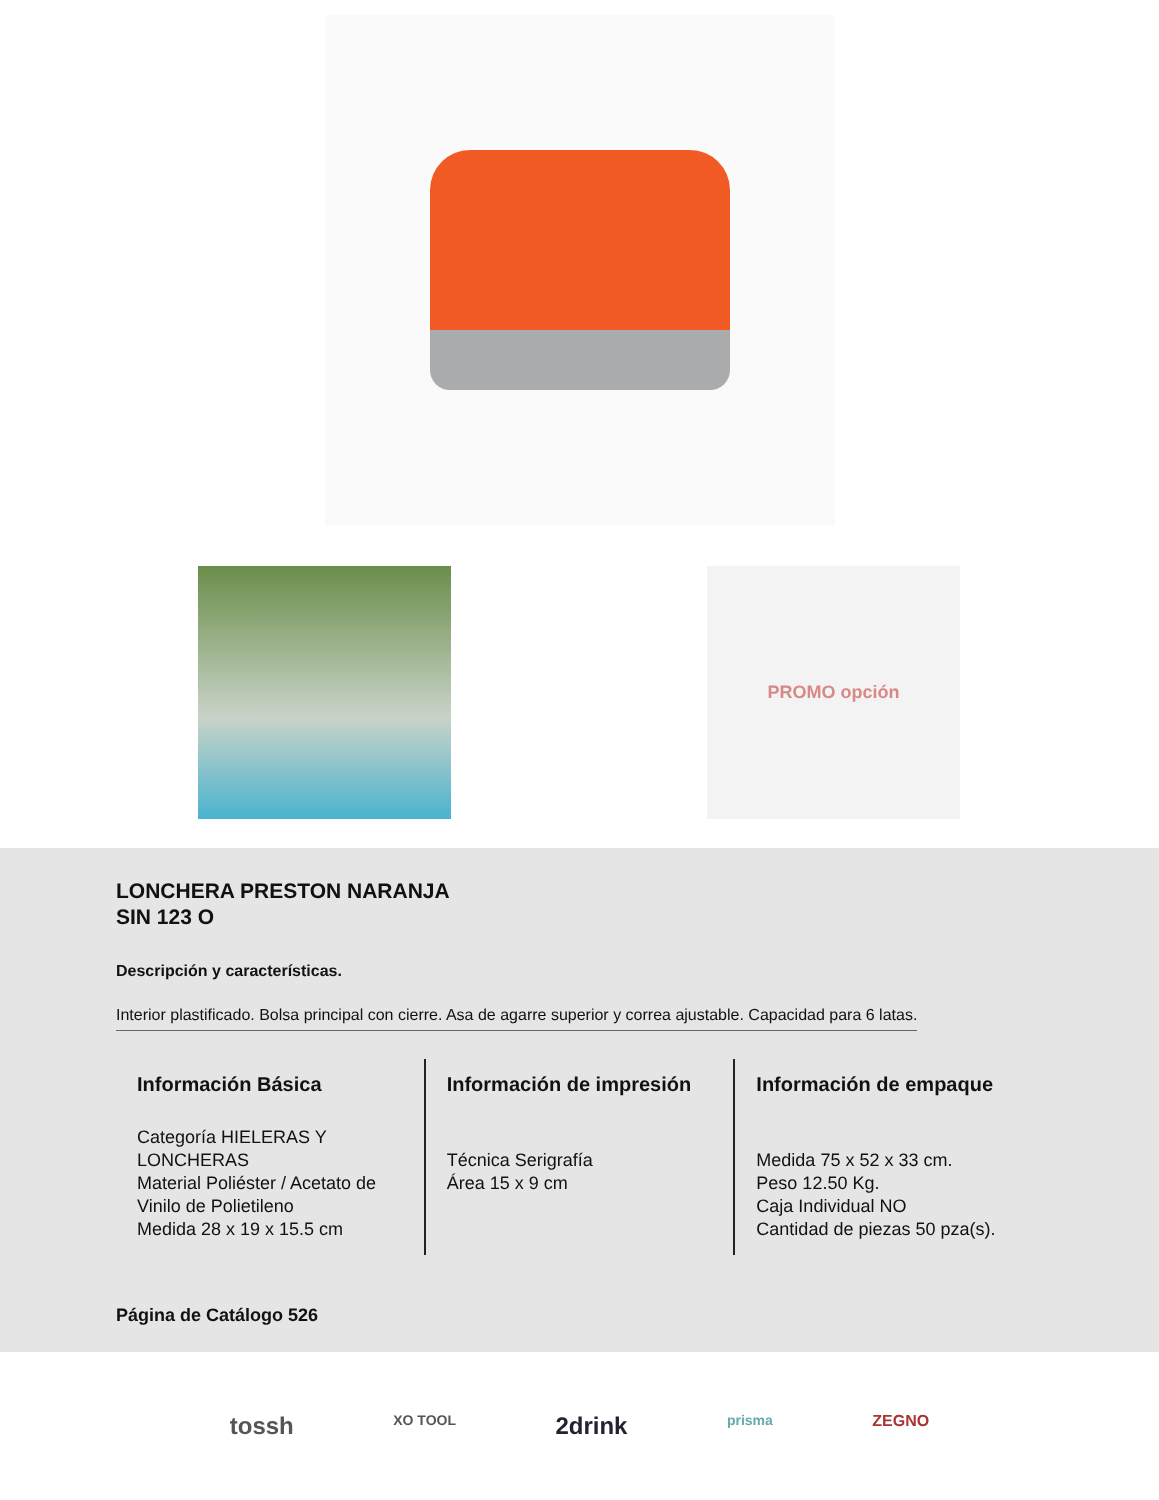PROMO opción
LONCHERA PRESTON NARANJA
SIN 123 O
Descripción y características.
Interior plastificado. Bolsa principal con cierre. Asa de agarre superior y correa ajustable. Capacidad para 6 latas.
Información Básica
Categoría HIELERAS Y LONCHERAS
Material Poliéster / Acetato de Vinilo de Polietileno
Medida 28 x 19 x 15.5 cm
Información de impresión
Técnica Serigrafía
Área 15 x 9 cm
Información de empaque
Medida 75 x 52 x 33 cm.
Peso 12.50 Kg.
Caja Individual NO
Cantidad de piezas 50 pza(s).
Página de Catálogo 526
tossh XO TOOL 2drink prisma ZEGNO